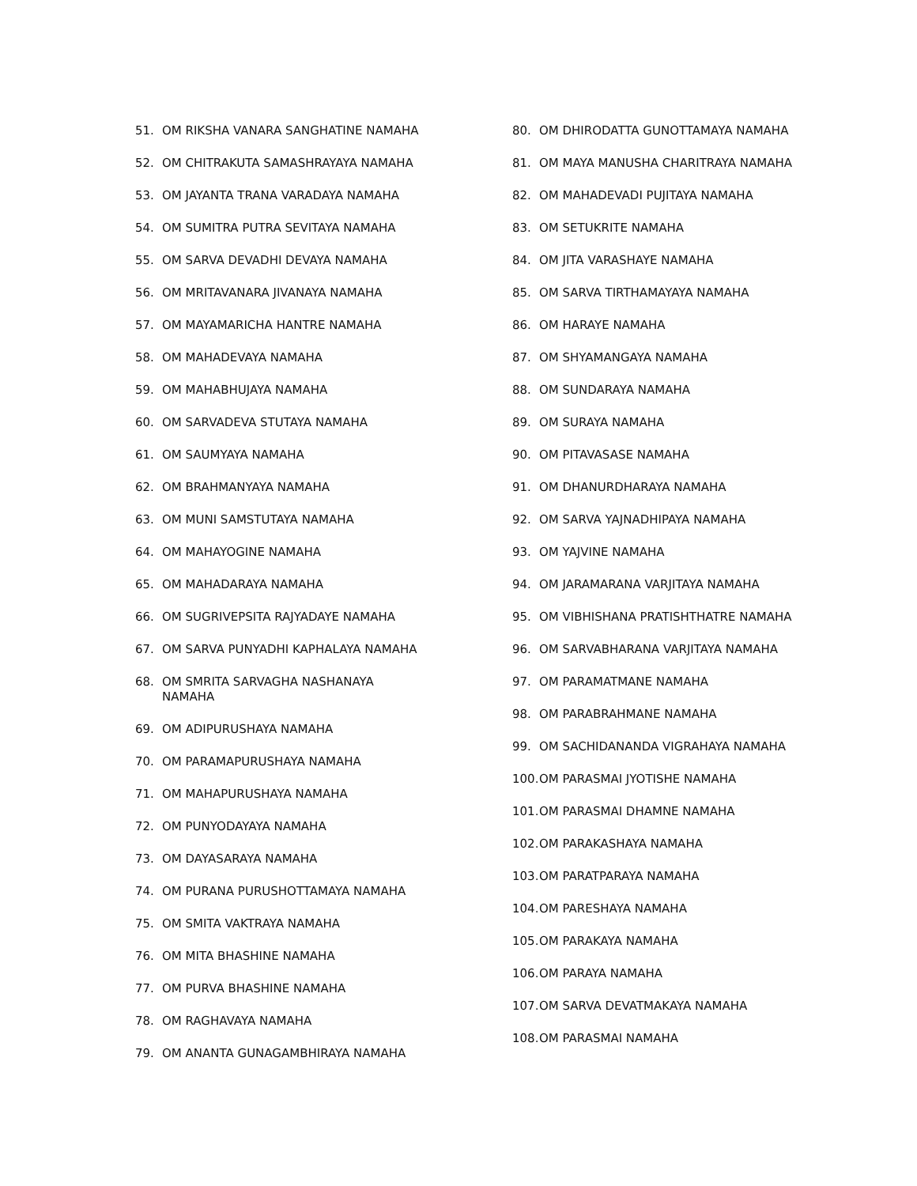51. OM RIKSHA VANARA SANGHATINE NAMAHA
52. OM CHITRAKUTA SAMASHRAYAYA NAMAHA
53. OM JAYANTA TRANA VARADAYA NAMAHA
54. OM SUMITRA PUTRA SEVITAYA NAMAHA
55. OM SARVA DEVADHI DEVAYA NAMAHA
56. OM MRITAVANARA JIVANAYA NAMAHA
57. OM MAYAMARICHA HANTRE NAMAHA
58. OM MAHADEVAYA NAMAHA
59. OM MAHABHUJAYA NAMAHA
60. OM SARVADEVA STUTAYA NAMAHA
61. OM SAUMYAYA NAMAHA
62. OM BRAHMANYAYA NAMAHA
63. OM MUNI SAMSTUTAYA NAMAHA
64. OM MAHAYOGINE NAMAHA
65. OM MAHADARAYA NAMAHA
66. OM SUGRIVEPSITA RAJYADAYE NAMAHA
67. OM SARVA PUNYADHI KAPHALAYA NAMAHA
68. OM SMRITA SARVAGHA NASHANAYA
NAMAHA
69. OM ADIPURUSHAYA NAMAHA
70. OM PARAMAPURUSHAYA NAMAHA
71. OM MAHAPURUSHAYA NAMAHA
72. OM PUNYODAYAYA NAMAHA
73. OM DAYASARAYA NAMAHA
74. OM PURANA PURUSHOTTAMAYA NAMAHA
75. OM SMITA VAKTRAYA NAMAHA
76. OM MITA BHASHINE NAMAHA
77. OM PURVA BHASHINE NAMAHA
78. OM RAGHAVAYA NAMAHA
79. OM ANANTA GUNAGAMBHIRAYA NAMAHA
80. OM DHIRODATTA GUNOTTAMAYA NAMAHA
81. OM MAYA MANUSHA CHARITRAYA NAMAHA
82. OM MAHADEVADI PUJITAYA NAMAHA
83. OM SETUKRITE NAMAHA
84. OM JITA VARASHAYE NAMAHA
85. OM SARVA TIRTHAMAYAYA NAMAHA
86. OM HARAYE NAMAHA
87. OM SHYAMANGAYA NAMAHA
88. OM SUNDARAYA NAMAHA
89. OM SURAYA NAMAHA
90. OM PITAVASASE NAMAHA
91. OM DHANURDHARAYA NAMAHA
92. OM SARVA YAJNADHIPAYA NAMAHA
93. OM YAJVINE NAMAHA
94. OM JARAMARANA VARJITAYA NAMAHA
95. OM VIBHISHANA PRATISHTHATRE NAMAHA
96. OM SARVABHARANA VARJITAYA NAMAHA
97. OM PARAMATMANE NAMAHA
98. OM PARABRAHMANE NAMAHA
99. OM SACHIDANANDA VIGRAHAYA NAMAHA
100. OM PARASMAI JYOTISHE NAMAHA
101. OM PARASMAI DHAMNE NAMAHA
102. OM PARAKASHAYA NAMAHA
103. OM PARATPARAYA NAMAHA
104. OM PARESHAYA NAMAHA
105. OM PARAKAYA NAMAHA
106. OM PARAYA NAMAHA
107. OM SARVA DEVATMAKAYA NAMAHA
108. OM PARASMAI NAMAHA